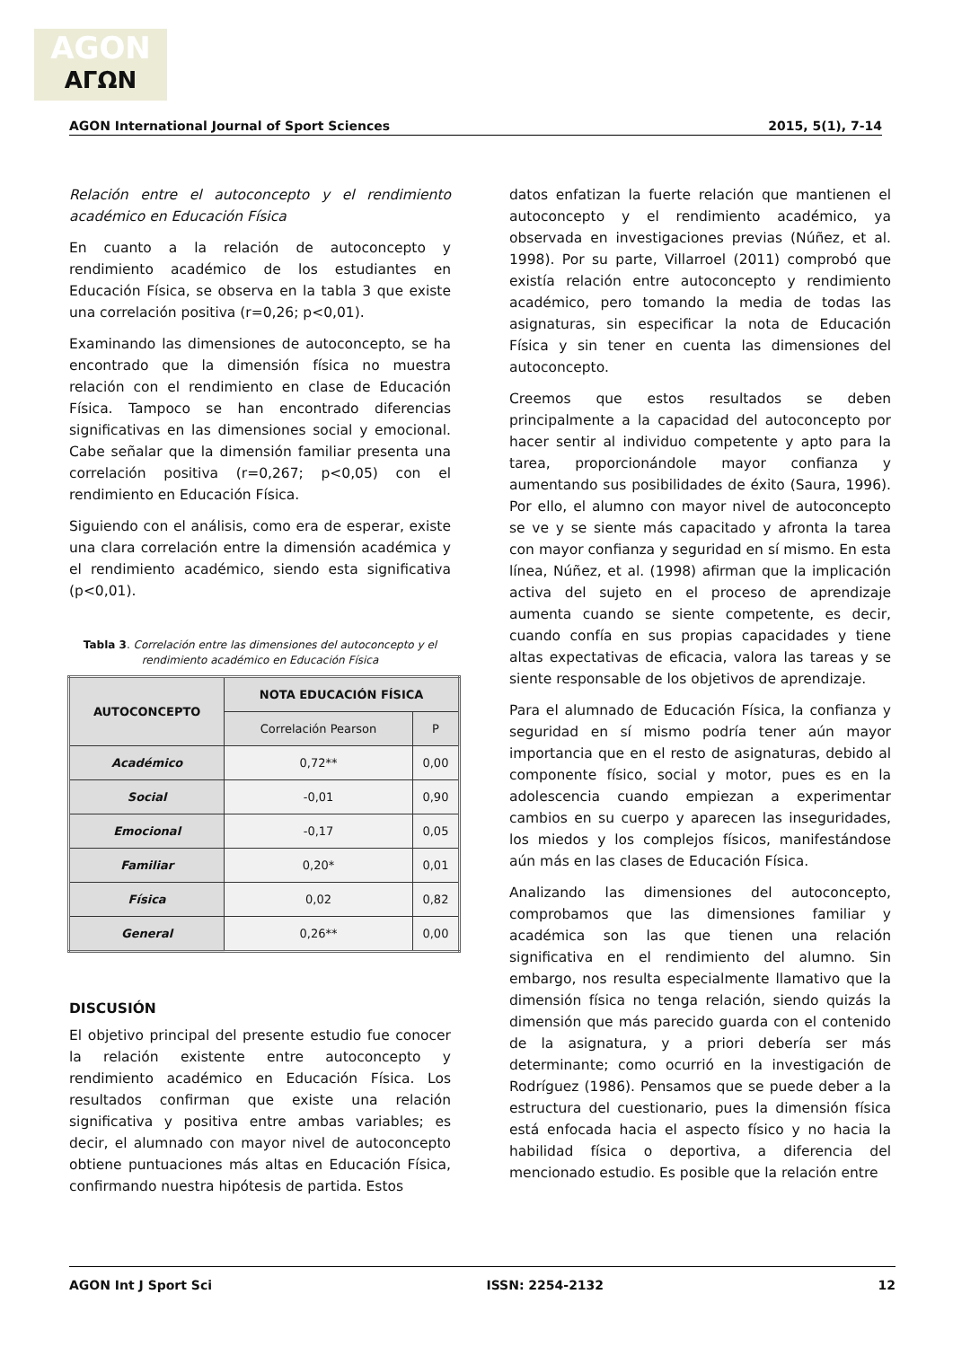AGON
ΑΓΩΝ
AGON International Journal of Sport Sciences 2015, 5(1), 7-14
Relación entre el autoconcepto y el rendimiento académico en Educación Física
En cuanto a la relación de autoconcepto y rendimiento académico de los estudiantes en Educación Física, se observa en la tabla 3 que existe una correlación positiva (r=0,26; p<0,01).
Examinando las dimensiones de autoconcepto, se ha encontrado que la dimensión física no muestra relación con el rendimiento en clase de Educación Física. Tampoco se han encontrado diferencias significativas en las dimensiones social y emocional. Cabe señalar que la dimensión familiar presenta una correlación positiva (r=0,267; p<0,05) con el rendimiento en Educación Física.
Siguiendo con el análisis, como era de esperar, existe una clara correlación entre la dimensión académica y el rendimiento académico, siendo esta significativa (p<0,01).
Tabla 3. Correlación entre las dimensiones del autoconcepto y el rendimiento académico en Educación Física
| AUTOCONCEPTO | NOTA EDUCACIÓN FÍSICA | |
| --- | --- | --- |
| | Correlación Pearson | P |
| Académico | 0,72** | 0,00 |
| Social | -0,01 | 0,90 |
| Emocional | -0,17 | 0,05 |
| Familiar | 0,20* | 0,01 |
| Física | 0,02 | 0,82 |
| General | 0,26** | 0,00 |
DISCUSIÓN
El objetivo principal del presente estudio fue conocer la relación existente entre autoconcepto y rendimiento académico en Educación Física. Los resultados confirman que existe una relación significativa y positiva entre ambas variables; es decir, el alumnado con mayor nivel de autoconcepto obtiene puntuaciones más altas en Educación Física, confirmando nuestra hipótesis de partida. Estos
datos enfatizan la fuerte relación que mantienen el autoconcepto y el rendimiento académico, ya observada en investigaciones previas (Núñez, et al. 1998). Por su parte, Villarroel (2011) comprobó que existía relación entre autoconcepto y rendimiento académico, pero tomando la media de todas las asignaturas, sin especificar la nota de Educación Física y sin tener en cuenta las dimensiones del autoconcepto.
Creemos que estos resultados se deben principalmente a la capacidad del autoconcepto por hacer sentir al individuo competente y apto para la tarea, proporcionándole mayor confianza y aumentando sus posibilidades de éxito (Saura, 1996). Por ello, el alumno con mayor nivel de autoconcepto se ve y se siente más capacitado y afronta la tarea con mayor confianza y seguridad en sí mismo. En esta línea, Núñez, et al. (1998) afirman que la implicación activa del sujeto en el proceso de aprendizaje aumenta cuando se siente competente, es decir, cuando confía en sus propias capacidades y tiene altas expectativas de eficacia, valora las tareas y se siente responsable de los objetivos de aprendizaje.
Para el alumnado de Educación Física, la confianza y seguridad en sí mismo podría tener aún mayor importancia que en el resto de asignaturas, debido al componente físico, social y motor, pues es en la adolescencia cuando empiezan a experimentar cambios en su cuerpo y aparecen las inseguridades, los miedos y los complejos físicos, manifestándose aún más en las clases de Educación Física.
Analizando las dimensiones del autoconcepto, comprobamos que las dimensiones familiar y académica son las que tienen una relación significativa en el rendimiento del alumno. Sin embargo, nos resulta especialmente llamativo que la dimensión física no tenga relación, siendo quizás la dimensión que más parecido guarda con el contenido de la asignatura, y a priori debería ser más determinante; como ocurrió en la investigación de Rodríguez (1986). Pensamos que se puede deber a la estructura del cuestionario, pues la dimensión física está enfocada hacia el aspecto físico y no hacia la habilidad física o deportiva, a diferencia del mencionado estudio. Es posible que la relación entre
AGON Int J Sport Sci ISSN: 2254-2132 12